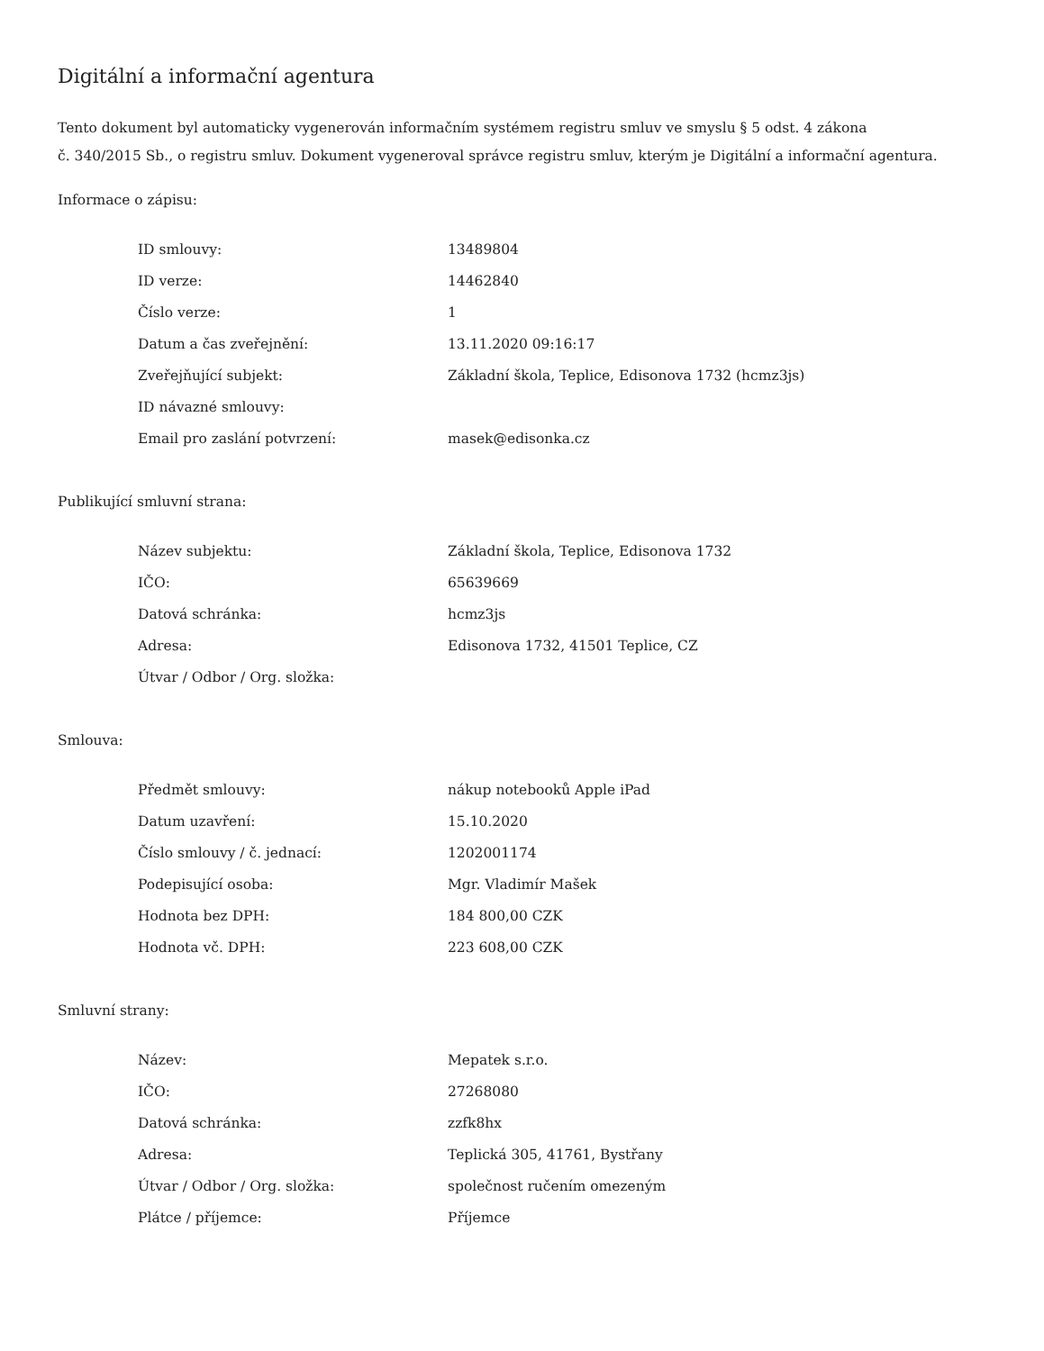Digitální a informační agentura
Tento dokument byl automaticky vygenerován informačním systémem registru smluv ve smyslu § 5 odst. 4 zákona
č. 340/2015 Sb., o registru smluv. Dokument vygeneroval správce registru smluv, kterým je Digitální a informační agentura.
Informace o zápisu:
| ID smlouvy: | 13489804 |
| ID verze: | 14462840 |
| Číslo verze: | 1 |
| Datum a čas zveřejnění: | 13.11.2020 09:16:17 |
| Zveřejňující subjekt: | Základní škola, Teplice, Edisonova 1732 (hcmz3js) |
| ID návazné smlouvy: | |
| Email pro zaslání potvrzení: | masek@edisonka.cz |
Publikující smluvní strana:
| Název subjektu: | Základní škola, Teplice, Edisonova 1732 |
| IČO: | 65639669 |
| Datová schránka: | hcmz3js |
| Adresa: | Edisonova 1732, 41501 Teplice, CZ |
| Útvar / Odbor / Org. složka: | |
Smlouva:
| Předmět smlouvy: | nákup notebooků Apple iPad |
| Datum uzavření: | 15.10.2020 |
| Číslo smlouvy / č. jednací: | 1202001174 |
| Podepisující osoba: | Mgr. Vladimír Mašek |
| Hodnota bez DPH: | 184 800,00 CZK |
| Hodnota vč. DPH: | 223 608,00 CZK |
Smluvní strany:
| Název: | Mepatek s.r.o. |
| IČO: | 27268080 |
| Datová schránka: | zzfk8hx |
| Adresa: | Teplická 305, 41761, Bystřany |
| Útvar / Odbor / Org. složka: | společnost ručením omezeným |
| Plátce / příjemce: | Příjemce |